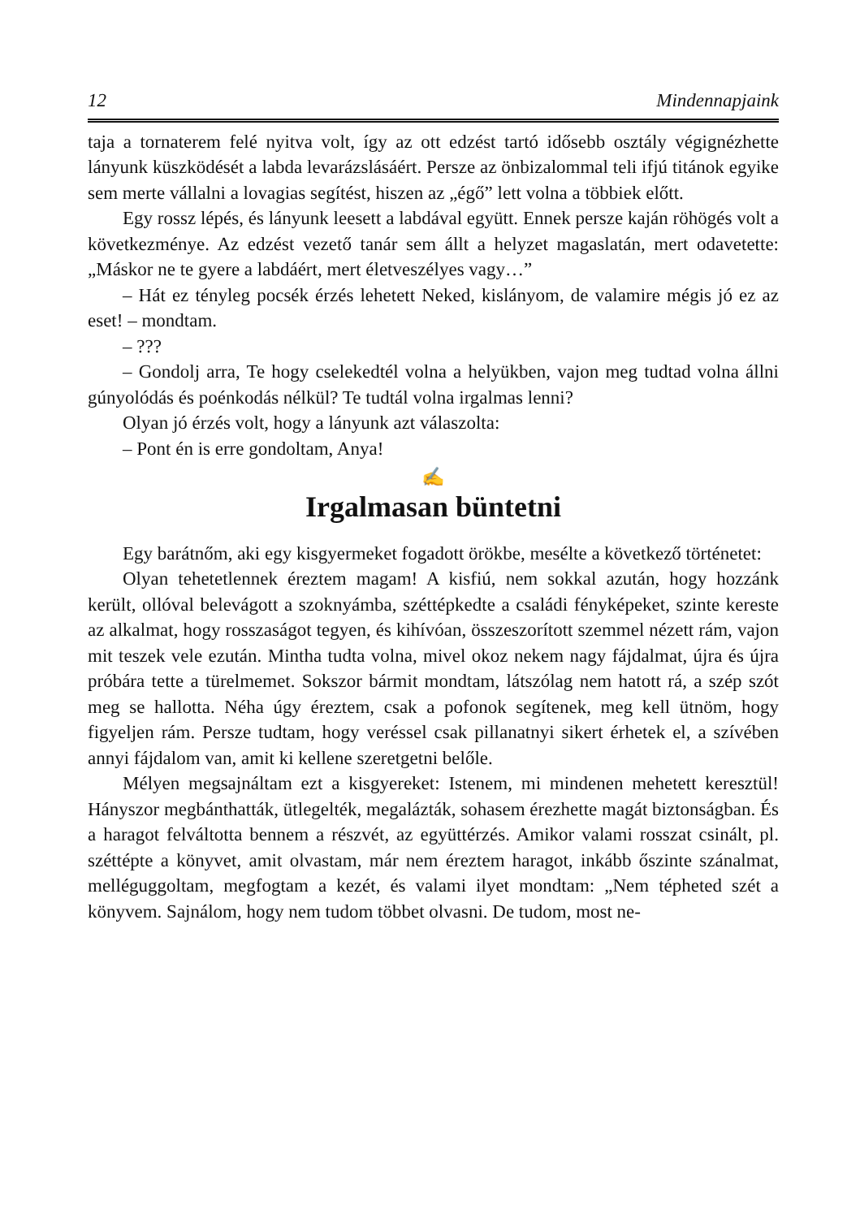12 Mindennapjaink
taja a tornaterem felé nyitva volt, így az ott edzést tartó idősebb osztály végignézhette lányunk küszködését a labda levarázslásáért. Persze az önbizalommal teli ifjú titánok egyike sem merte vállalni a lovagias segítést, hiszen az „égő” lett volna a többiek előtt.
Egy rossz lépés, és lányunk leesett a labdával együtt. Ennek persze kaján röhögés volt a következménye. Az edzést vezető tanár sem állt a helyzet magaslatán, mert odavetette: „Máskor ne te gyere a labdáért, mert életveszélyes vagy…”
– Hát ez tényleg pocsék érzés lehetett Neked, kislányom, de valamire mégis jó ez az eset! – mondtam.
– ???
– Gondolj arra, Te hogy cselekedtél volna a helyükben, vajon meg tudtad volna állni gúnyolódás és poénkodás nélkül? Te tudtál volna irgalmas lenni?
Olyan jó érzés volt, hogy a lányunk azt válaszolta:
– Pont én is erre gondoltam, Anya!
✍
Irgalmasan büntetni
Egy barátnőm, aki egy kisgyermeket fogadott örökbe, mesélte a következő történetet:
Olyan tehetetlennek éreztem magam! A kisfiú, nem sokkal azután, hogy hozzánk került, ollóval belevágott a szoknyámba, széttépkedte a családi fényképeket, szinte kereste az alkalmat, hogy rosszaságot tegyen, és kihívóan, összeszorított szemmel nézett rám, vajon mit teszek vele ezután. Mintha tudta volna, mivel okoz nekem nagy fájdalmat, újra és újra próbára tette a türelmemet. Sokszor bármit mondtam, látszólag nem hatott rá, a szép szót meg se hallotta. Néha úgy éreztem, csak a pofonok segítenek, meg kell ütnöm, hogy figyeljen rám. Persze tudtam, hogy veréssel csak pillanatnyi sikert érhetek el, a szívében annyi fájdalom van, amit ki kellene szeretgetni belőle.
Mélyen megsajnáltam ezt a kisgyereket: Istenem, mi mindenen mehetett keresztül! Hányszor megbánthatták, ütlegelték, megalázták, sohasem érezhette magát biztonságban. És a haragot felváltotta bennem a részvét, az együttérzés. Amikor valami rosszat csinált, pl. széttépte a könyvet, amit olvastam, már nem éreztem haragot, inkább őszinte szánalmat, melléguggoltam, megfogtam a kezét, és valami ilyet mondtam: „Nem tépheted szét a könyvem. Sajnálom, hogy nem tudom többet olvasni. De tudom, most ne-